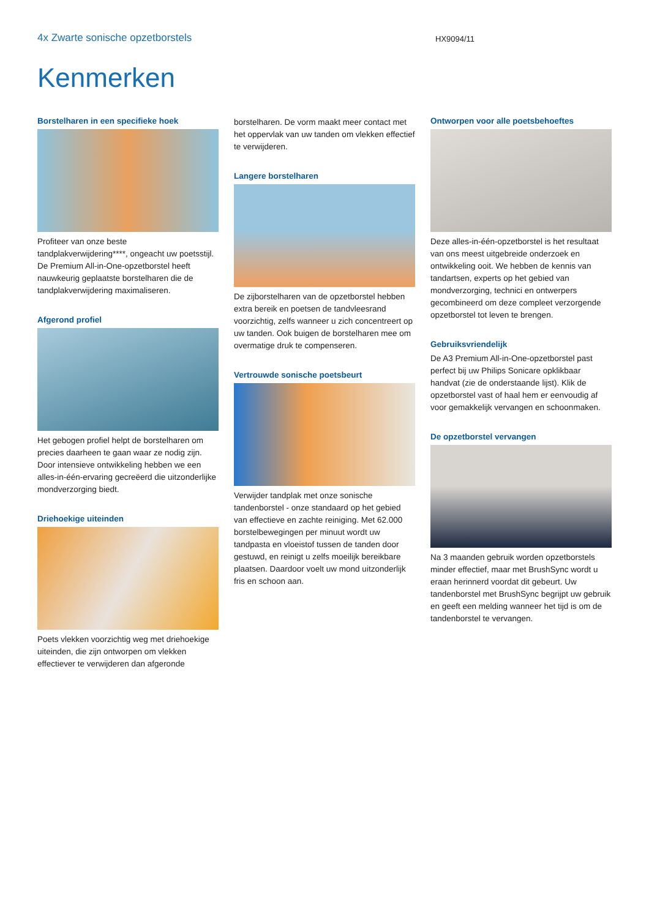4x Zwarte sonische opzetborstels
HX9094/11
Kenmerken
Borstelharen in een specifieke hoek
Profiteer van onze beste tandplakverwijdering****, ongeacht uw poetsstijl. De Premium All-in-One-opzetborstel heeft nauwkeurig geplaatste borstelharen die de tandplakverwijdering maximaliseren.
Afgerond profiel
Het gebogen profiel helpt de borstelharen om precies daarheen te gaan waar ze nodig zijn. Door intensieve ontwikkeling hebben we een alles-in-één-ervaring gecreëerd die uitzonderlijke mondverzorging biedt.
Driehoekige uiteinden
Poets vlekken voorzichtig weg met driehoekige uiteinden, die zijn ontworpen om vlekken effectiever te verwijderen dan afgeronde
borstelharen. De vorm maakt meer contact met het oppervlak van uw tanden om vlekken effectief te verwijderen.
Langere borstelharen
De zijborstelharen van de opzetborstel hebben extra bereik en poetsen de tandvleesrand voorzichtig, zelfs wanneer u zich concentreert op uw tanden. Ook buigen de borstelharen mee om overmatige druk te compenseren.
Vertrouwde sonische poetsbeurt
Verwijder tandplak met onze sonische tandenborstel - onze standaard op het gebied van effectieve en zachte reiniging. Met 62.000 borstelbewegingen per minuut wordt uw tandpasta en vloeistof tussen de tanden door gestuwd, en reinigt u zelfs moeilijk bereikbare plaatsen. Daardoor voelt uw mond uitzonderlijk fris en schoon aan.
Ontworpen voor alle poetsbehoeftes
Deze alles-in-één-opzetborstel is het resultaat van ons meest uitgebreide onderzoek en ontwikkeling ooit. We hebben de kennis van tandartsen, experts op het gebied van mondverzorging, technici en ontwerpers gecombineerd om deze compleet verzorgende opzetborstel tot leven te brengen.
Gebruiksvriendelijk
De A3 Premium All-in-One-opzetborstel past perfect bij uw Philips Sonicare opklikbaar handvat (zie de onderstaande lijst). Klik de opzetborstel vast of haal hem er eenvoudig af voor gemakkelijk vervangen en schoonmaken.
De opzetborstel vervangen
Na 3 maanden gebruik worden opzetborstels minder effectief, maar met BrushSync wordt u eraan herinnerd voordat dit gebeurt. Uw tandenborstel met BrushSync begrijpt uw gebruik en geeft een melding wanneer het tijd is om de tandenborstel te vervangen.